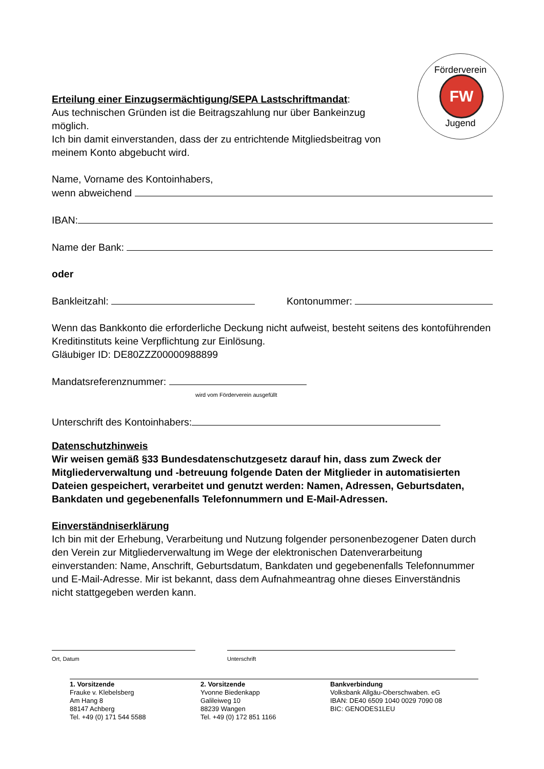Förderverein
FW
Jugend
Erteilung einer Einzugsermächtigung/SEPA Lastschriftmandat:
Aus technischen Gründen ist die Beitragszahlung nur über Bankeinzug möglich.
Ich bin damit einverstanden, dass der zu entrichtende Mitgliedsbeitrag von meinem Konto abgebucht wird.
Name, Vorname des Kontoinhabers,
wenn abweichend
IBAN:
Name der Bank:
oder
Bankleitzahl: Kontonummer:
Wenn das Bankkonto die erforderliche Deckung nicht aufweist, besteht seitens des kontoführenden Kreditinstituts keine Verpflichtung zur Einlösung.
Gläubiger ID: DE80ZZZ00000988899
Mandatsreferenznummer:
wird vom Förderverein ausgefüllt
Unterschrift des Kontoinhabers:
Datenschutzhinweis
Wir weisen gemäß §33 Bundesdatenschutzgesetz darauf hin, dass zum Zweck der Mitgliederverwaltung und -betreuung folgende Daten der Mitglieder in automatisierten Dateien gespeichert, verarbeitet und genutzt werden: Namen, Adressen, Geburtsdaten, Bankdaten und gegebenenfalls Telefonnummern und E-Mail-Adressen.
Einverständniserklärung
Ich bin mit der Erhebung, Verarbeitung und Nutzung folgender personenbezogener Daten durch den Verein zur Mitgliederverwaltung im Wege der elektronischen Datenverarbeitung einverstanden: Name, Anschrift, Geburtsdatum, Bankdaten und gegebenenfalls Telefonnummer und E-Mail-Adresse. Mir ist bekannt, dass dem Aufnahmeantrag ohne dieses Einverständnis nicht stattgegeben werden kann.
Ort, Datum Unterschrift
1. Vorsitzende
Frauke v. Klebelsberg
Am Hang 8
88147 Achberg
Tel. +49 (0) 171 544 5588
2. Vorsitzende
Yvonne Biedenkapp
Galileiweg 10
88239 Wangen
Tel. +49 (0) 172 851 1166
Bankverbindung
Volksbank Allgäu-Oberschwaben. eG
IBAN: DE40 6509 1040 0029 7090 08
BIC: GENODES1LEU